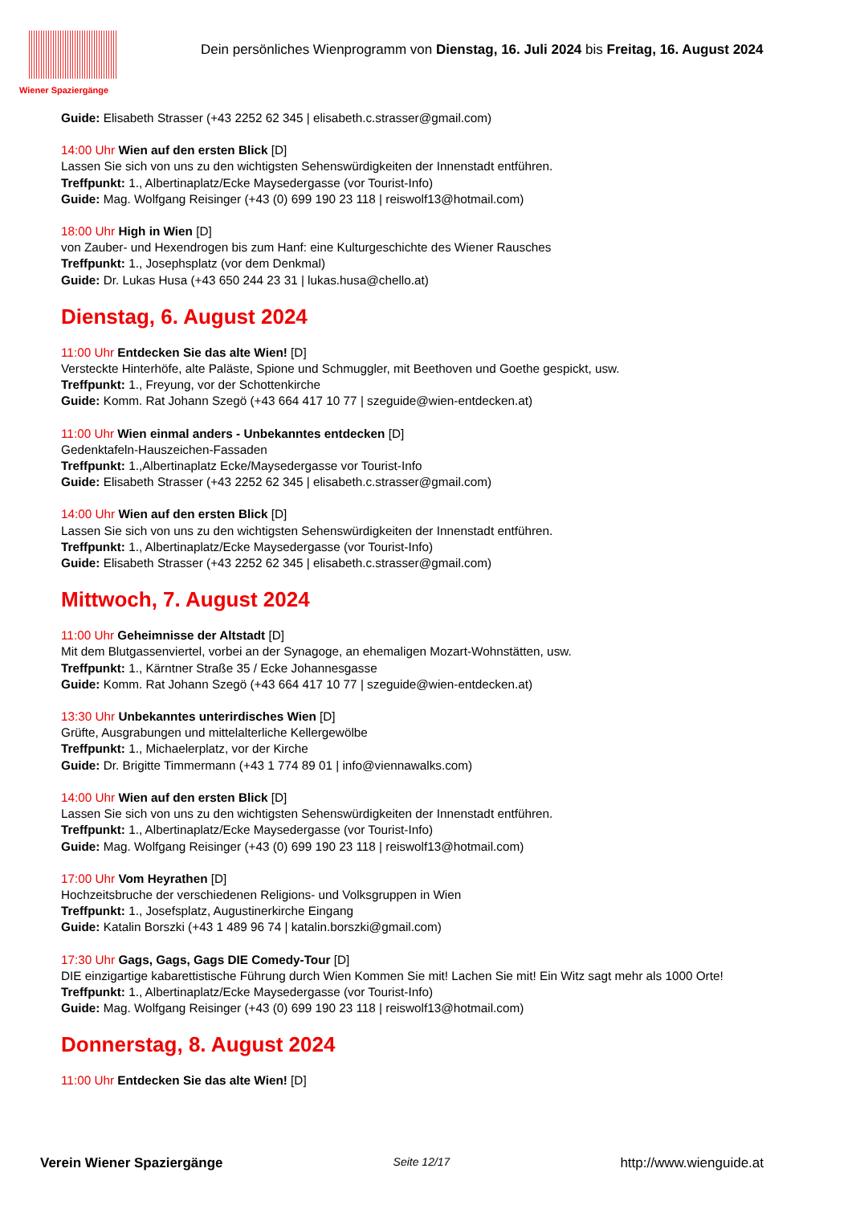Wiener Spaziergänge
Dein persönliches Wienprogramm von Dienstag, 16. Juli 2024 bis Freitag, 16. August 2024
Guide: Elisabeth Strasser (+43 2252 62 345 | elisabeth.c.strasser@gmail.com)
14:00 Uhr Wien auf den ersten Blick [D]
Lassen Sie sich von uns zu den wichtigsten Sehenswürdigkeiten der Innenstadt entführen.
Treffpunkt: 1., Albertinaplatz/Ecke Maysedergasse (vor Tourist-Info)
Guide: Mag. Wolfgang Reisinger (+43 (0) 699 190 23 118 | reiswolf13@hotmail.com)
18:00 Uhr High in Wien [D]
von Zauber- und Hexendrogen bis zum Hanf: eine Kulturgeschichte des Wiener Rausches
Treffpunkt: 1., Josephsplatz (vor dem Denkmal)
Guide: Dr. Lukas Husa (+43 650 244 23 31 | lukas.husa@chello.at)
Dienstag, 6. August 2024
11:00 Uhr Entdecken Sie das alte Wien! [D]
Versteckte Hinterhöfe, alte Paläste, Spione und Schmuggler, mit Beethoven und Goethe gespickt, usw.
Treffpunkt: 1., Freyung, vor der Schottenkirche
Guide: Komm. Rat Johann Szegö (+43 664 417 10 77 | szeguide@wien-entdecken.at)
11:00 Uhr Wien einmal anders - Unbekanntes entdecken [D]
Gedenktafeln-Hauszeichen-Fassaden
Treffpunkt: 1.,Albertinaplatz Ecke/Maysedergasse vor Tourist-Info
Guide: Elisabeth Strasser (+43 2252 62 345 | elisabeth.c.strasser@gmail.com)
14:00 Uhr Wien auf den ersten Blick [D]
Lassen Sie sich von uns zu den wichtigsten Sehenswürdigkeiten der Innenstadt entführen.
Treffpunkt: 1., Albertinaplatz/Ecke Maysedergasse (vor Tourist-Info)
Guide: Elisabeth Strasser (+43 2252 62 345 | elisabeth.c.strasser@gmail.com)
Mittwoch, 7. August 2024
11:00 Uhr Geheimnisse der Altstadt [D]
Mit dem Blutgassenviertel, vorbei an der Synagoge, an ehemaligen Mozart-Wohnstätten, usw.
Treffpunkt: 1., Kärntner Straße 35 / Ecke Johannesgasse
Guide: Komm. Rat Johann Szegö (+43 664 417 10 77 | szeguide@wien-entdecken.at)
13:30 Uhr Unbekanntes unterirdisches Wien [D]
Grüfte, Ausgrabungen und mittelalterliche Kellergewölbe
Treffpunkt: 1., Michaelerplatz, vor der Kirche
Guide: Dr. Brigitte Timmermann (+43 1 774 89 01 | info@viennawalks.com)
14:00 Uhr Wien auf den ersten Blick [D]
Lassen Sie sich von uns zu den wichtigsten Sehenswürdigkeiten der Innenstadt entführen.
Treffpunkt: 1., Albertinaplatz/Ecke Maysedergasse (vor Tourist-Info)
Guide: Mag. Wolfgang Reisinger (+43 (0) 699 190 23 118 | reiswolf13@hotmail.com)
17:00 Uhr Vom Heyrathen [D]
Hochzeitsbruche der verschiedenen Religions- und Volksgruppen in Wien
Treffpunkt: 1., Josefsplatz, Augustinerkirche Eingang
Guide: Katalin Borszki (+43 1 489 96 74 | katalin.borszki@gmail.com)
17:30 Uhr Gags, Gags, Gags DIE Comedy-Tour [D]
DIE einzigartige kabarettistische Führung durch Wien Kommen Sie mit! Lachen Sie mit! Ein Witz sagt mehr als 1000 Orte!
Treffpunkt: 1., Albertinaplatz/Ecke Maysedergasse (vor Tourist-Info)
Guide: Mag. Wolfgang Reisinger (+43 (0) 699 190 23 118 | reiswolf13@hotmail.com)
Donnerstag, 8. August 2024
11:00 Uhr Entdecken Sie das alte Wien! [D]
Verein Wiener Spaziergänge Seite 12/17 http://www.wienguide.at